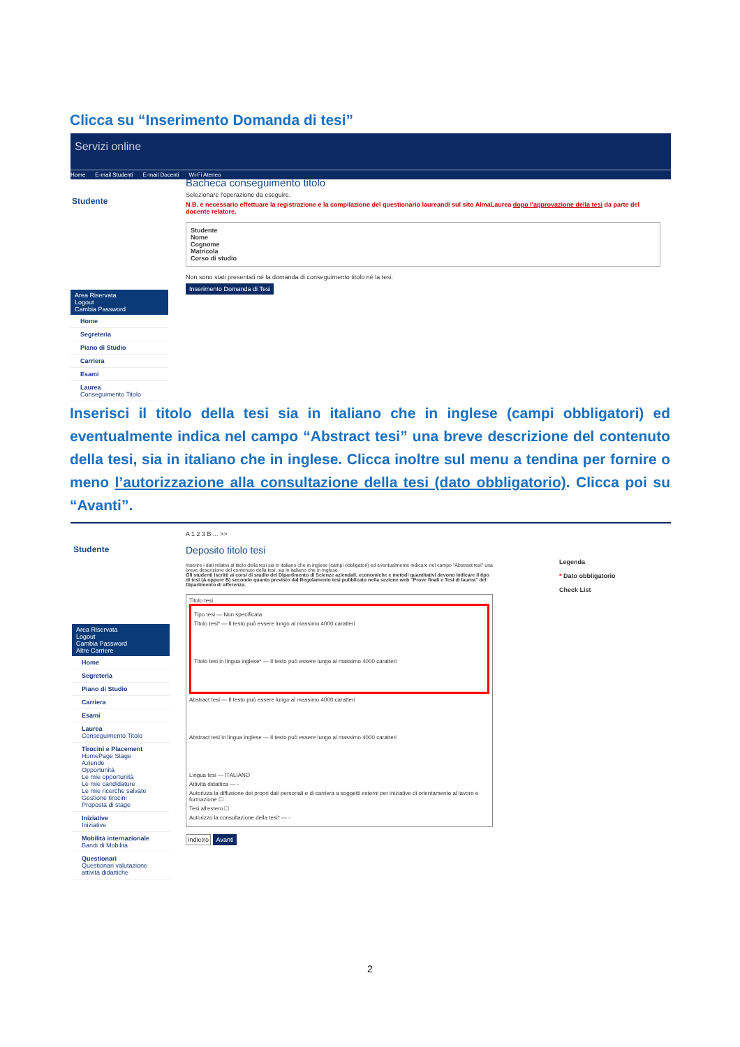Clicca su “Inserimento Domanda di tesi”
Servizi online
Home E-mail Studenti E-mail Docenti Wi-Fi Ateneo
Studente
Area Riservata
Logout
Cambia Password
Home
Segreteria
Piano di Studio
Carriera
Esami
Laurea
Conseguimento Titolo
Bacheca conseguimento titolo
Selezionare l'operazione da eseguire.
N.B. è necessario effettuare la registrazione e la compilazione del questionario laureandi sul sito AlmaLaurea dopo l'approvazione della tesi da parte del docente relatore.
Studente
Nome
Cognome
Matricola
Corso di studio
Non sono stati presentati né la domanda di conseguimento titolo né la tesi.
Inserimento Domanda di Tesi
Inserisci il titolo della tesi sia in italiano che in inglese (campi obbligatori) ed eventualmente indica nel campo “Abstract tesi” una breve descrizione del contenuto della tesi, sia in italiano che in inglese. Clicca inoltre sul menu a tendina per fornire o meno l’autorizzazione alla consultazione della tesi (dato obbligatorio). Clicca poi su “Avanti”.
Studente
Area Riservata
Logout
Cambia Password
Altre Carriere
Home
Segreteria
Piano di Studio
Carriera
Esami
Laurea
Conseguimento Titolo
Tirocini e Placement
HomePage Stage
Aziende
Opportunità
Le mie opportunità
Le mie candidature
Le mie ricerche salvate
Gestione tirocini
Proposta di stage
Iniziative
Iniziative
Mobilità internazionale
Bandi di Mobilità
Questionari
Questionari valutazione attività didattiche
A 1 2 3 B ... >>
Deposito titolo tesi
Inserire i dati relativi al titolo della tesi sia in italiano che in inglese (campi obbligatori) ed eventualmente indicare nel campo "Abstract tesi" una breve descrizione del contenuto della tesi, sia in italiano che in inglese.
Gli studenti iscritti ai corsi di studio del Dipartimento di Scienze aziendali, economiche e metodi quantitativi devono indicare il tipo di tesi (A oppure B) secondo quanto previsto dal Regolamento tesi pubblicato nella sezione web "Prove finali e Tesi di laurea" del Dipartimento di afferenza.
Titolo tesi
Tipo tesi — Non specificata
Titolo tesi* — Il testo può essere lungo al massimo 4000 caratteri
Titolo tesi in lingua inglese* — Il testo può essere lungo al massimo 4000 caratteri
Abstract tesi — Il testo può essere lungo al massimo 4000 caratteri
Abstract tesi in lingua inglese — Il testo può essere lungo al massimo 4000 caratteri
Lingua tesi — ITALIANO
Attività didattica — -
Autorizza la diffusione dei propri dati personali e di carriera a soggetti esterni per iniziative di orientamento al lavoro e formazione ☐
Tesi all'estero ☐
Autorizzo la consultazione della tesi* — -
Indietro Avanti
Legenda
* Dato obbligatorio
Check List
2